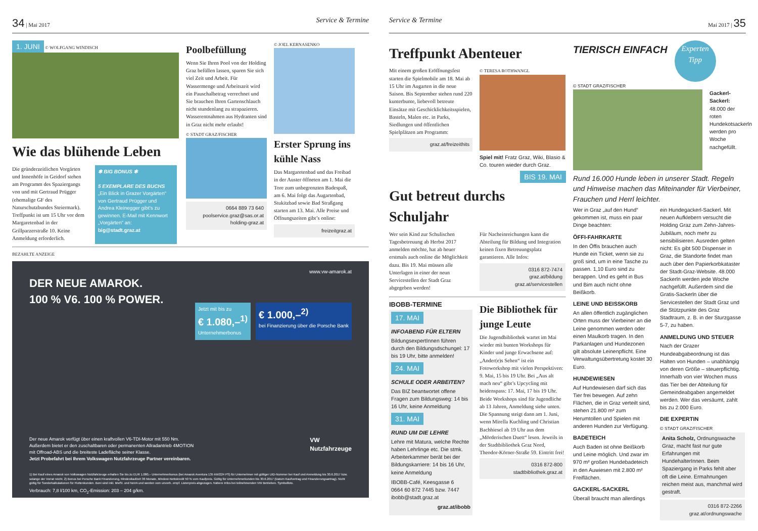34 | Mai 2017 Service & Termine
1. JUNI © WOLFGANG WINDISCH
Wie das blühende Leben
Die gründerzeitlichen Vorgärten und Innenhöfe in Geidorf stehen am Programm des Spaziergangs von und mit Gertraud Prügger (ehemalige GF des Naturschutzbundes Steiermark). Treffpunkt ist um 15 Uhr vor dem Margaretenbad in der Grillparzerstraße 10. Keine Anmeldung erforderlich.
✱ BIG BONUS ✱
5 EXEMPLARE DES BUCHS
„Ein Blick in Grazer Vorgärten“ von Gertraud Prügger und Andrea Kleinegger gibt’s zu gewinnen. E-Mail mit Kennwort „Vorgärten“ an: big@stadt.graz.at
Poolbefüllung
Wenn Sie Ihren Pool von der Holding Graz befüllen lassen, sparen Sie sich viel Zeit und Arbeit. Für Wassermenge und Arbeitszeit wird ein Pauschalbetrag verrechnet und Sie brauchen Ihren Gartenschlauch nicht stundenlang zu strapazieren. Wasserentnahmen aus Hydranten sind in Graz nicht mehr erlaubt!
© STADT GRAZ/FISCHER
0664 889 73 640
poolservice.graz@sas.or.at
holding-graz.at
© JOEL KERNASENKO
Erster Sprung ins kühle Nass
Das Margaretenbad und das Freibad in der Auster öffneten am 1. Mai die Tore zum unbegrenzten Badespaß, am 6. Mai folgt das Augartenbad, Stukitzbad sowie Bad Straßgang starten am 13. Mai. Alle Preise und Öffnungszeiten gibt’s online:
freizeitgraz.at
BEZAHLTE ANZEIGE
www.vw-amarok.at
DER NEUE AMAROK.
100 % V6. 100 % POWER.
Jetzt mit bis zu
€ 1.080,–<sup>1)</sup>
Unternehmerbonus
€ 1.000,–<sup>2)</sup>
bei Finanzierung über die Porsche Bank
Der neue Amarok verfügt über einen kraftvollen V6-TDI-Motor mit 550 Nm.
Außerdem bietet er den zuschaltbaren oder permanenten Allradantrieb 4MOTION
mit Offroad-ABS und die breiteste Ladefläche seiner Klasse.
Jetzt Probefahrt bei Ihrem Volkswagen Nutzfahrzeuge Partner vereinbaren.
VW
Nutzfahrzeuge
1) Bei Kauf eines Amarok von Volkswagen Nutzfahrzeuge erhalten Sie bis zu EUR 1.080,– Unternehmerbonus (bei Amarok Aventura 135 kW/224 PS) für Unternehmer mit gültiger UID-Nummer bei Kauf und Anmeldung bis 30.6.2017 bzw. solange der Vorrat reicht. 2) Bonus bei Porsche Bank Finanzierung, Mindestlaufzeit 36 Monate, Mindest-Nettokredit 50 % vom Kaufpreis. Gültig für Unternehmerkunden bis 30.6.2017 (Datum Kaufvertrag und Finanzierungsantrag). Nicht gültig für Sonderkalkulationen für Flottenkunden. Boni sind inkl. MwSt. und NoVA und werden vom unverb. empf. Listenpreis abgezogen. Nähere Infos bei teilnehmenden VW Betrieben. Symbolfoto.
Verbrauch: 7,8 l/100 km, CO<sub>2</sub>-Emission: 203 – 204 g/km.
Service & Termine Mai 2017 | 35
Treffpunkt Abenteuer
Mit einem großen Eröffnungsfest starten die Spielmobile am 18. Mai ab 15 Uhr im Augarten in die neue Saison. Bis September stehen rund 220 kunterbunte, liebevoll betreute Einsätze mit Geschicklichkeitsspielen, Basteln, Malen etc. in Parks, Siedlungen und öffentlichen Spielplätzen am Programm:
graz.at/freizeithits
© TERESA ROTHWANGL
Spiel mit! Fratz Graz, Wiki, Blasio & Co. touren wieder durch Graz.
BIS 19. MAI
Gut betreut durchs Schuljahr
Wer sein Kind zur Schulischen Tagesbetreuung ab Herbst 2017 anmelden möchte, hat ab heuer erstmals auch online die Möglichkeit dazu. Bis 19. Mai müssen alle Unterlagen in einer der neun Servicestellen der Stadt Graz abgegeben werden!
Für Nacheinreichungen kann die Abteilung für Bildung und Integration keinen fixen Betreuungsplatz garantieren. Alle Infos:
0316 872-7474
graz.at/bildung
graz.at/servicestellen
IBOBB-TERMINE
17. MAI
INFOABEND FÜR ELTERN
Bildungsexpert­Innen führen durch den Bildungsdschungel: 17 bis 19 Uhr, bitte anmelden!
24. MAI
SCHULE ODER ARBEITEN?
Das BIZ beantwortet offene Fragen zum Bildungsweg: 14 bis 16 Uhr, keine Anmeldung
31. MAI
RUND UM DIE LEHRE
Lehre mit Matura, welche Rechte haben Lehrlinge etc. Die stmk. Arbeiterkammer berät bei der Bildungskarriere: 14 bis 16 Uhr, keine Anmeldung
IBOBB-Café, Keesgasse 6
0664 60 872 7445 bzw. 7447
ibobb@stadt.graz.at
graz.at/ibobb
Die Bibliothek für junge Leute
Die Jugendbibliothek wartet im Mai wieder mit bunten Workshops für Kinder und junge Erwachsene auf: „Ander(e)s Sehen“ ist ein Fotoworkshop mit vielen Perspektiven: 9. Mai, 15 bis 19 Uhr. Bei „Aus alt mach neu“ gibt’s Upcycling mit heidenspass: 17. Mai, 17 bis 19 Uhr. Beide Workshops sind für Jugendliche ab 13 Jahren, Anmeldung siehe unten. Die Spannung steigt dann am 1. Juni, wenn Mirella Kuchling und Christian Bachhiesel ab 19 Uhr aus dem „Mörderischen Duett“ lesen. Jeweils in der Stadtbibliothek Graz Nord, Theodor-Körner-Straße 59. Eintritt frei!
0316 872-800
stadtbibliothek.graz.at
TIERISCH EINFACH
Experten Tipp
© STADT GRAZ/FISCHER
Gackerl-Sackerl: 48.000 der roten Hundekotsackerln werden pro Woche nachgefüllt.
Rund 16.000 Hunde leben in unserer Stadt. Regeln und Hinweise machen das Miteinander für Vierbeiner, Frauchen und Herrl leichter.
Wer in Graz „auf den Hund“ gekommen ist, muss ein paar Dinge beachten:
ÖFFI-FAHRKARTE
In den Öffis brauchen auch Hunde ein Ticket, wenn sie zu groß sind, um in eine Tasche zu passen. 1,10 Euro sind zu berappen. Und es geht in Bus und Bim auch nicht ohne Beißkorb.
LEINE UND BEISSKORB
An allen öffentlich zugänglichen Orten muss der Vierbeiner an die Leine genommen werden oder einen Maulkorb tragen. In den Parkanlagen und Hundezonen gilt absolute Leinenpflicht. Eine Verwaltungsübertretung kostet 30 Euro.
HUNDEWIESEN
Auf Hundewiesen darf sich das Tier frei bewegen. Auf zehn Flächen, die in Graz verteilt sind, stehen 21.800 m² zum Herumtollen und Spielen mit anderen Hunden zur Verfügung.
BADETEICH
Auch Baden ist ohne Beißkorb und Leine möglich. Und zwar im 970 m² großen Hundebadeteich in den Auwiesen mit 2.800 m² Freiflächen.
GACKERL-SACKERL
Überall braucht man allerdings
ein Hundegackerl-Sackerl. Mit neuen Aufklebern versucht die Holding Graz zum Zehn-Jahres-Jubiläum, noch mehr zu sensibilisieren. Ausreden gelten nicht: Es gibt 500 Dispenser in Graz, die Standorte findet man auch über den Papierkorbkataster der Stadt-Graz-Website. 48.000 Sackerln werden jede Woche nachgefüllt. Außerdem sind die Gratis-Sackerln über die Servicestellen der Stadt Graz und die Stützpunkte des Graz Stadtraum, z. B. in der Sturzgasse 5-7, zu haben.
ANMELDUNG UND STEUER
Nach der Grazer Hundeabgabeordnung ist das Halten von Hunden – unabhängig von deren Größe – steuerpflichtig. Innerhalb von vier Wochen muss das Tier bei der Abteilung für Gemeindeabgaben angemeldet werden. Wer das versäumt, zahlt bis zu 2.000 Euro.
DIE EXPERTIN
© STADT GRAZ/FISCHER
Anita Scholz, Ordnungswache Graz, macht fast nur gute Erfahrungen mit HundehalterInnen. Beim Spaziergang in Parks fehlt aber oft die Leine. Ermahnungen reichen meist aus, manchmal wird gestraft.
0316 872-2266
graz.at/ordnungswache